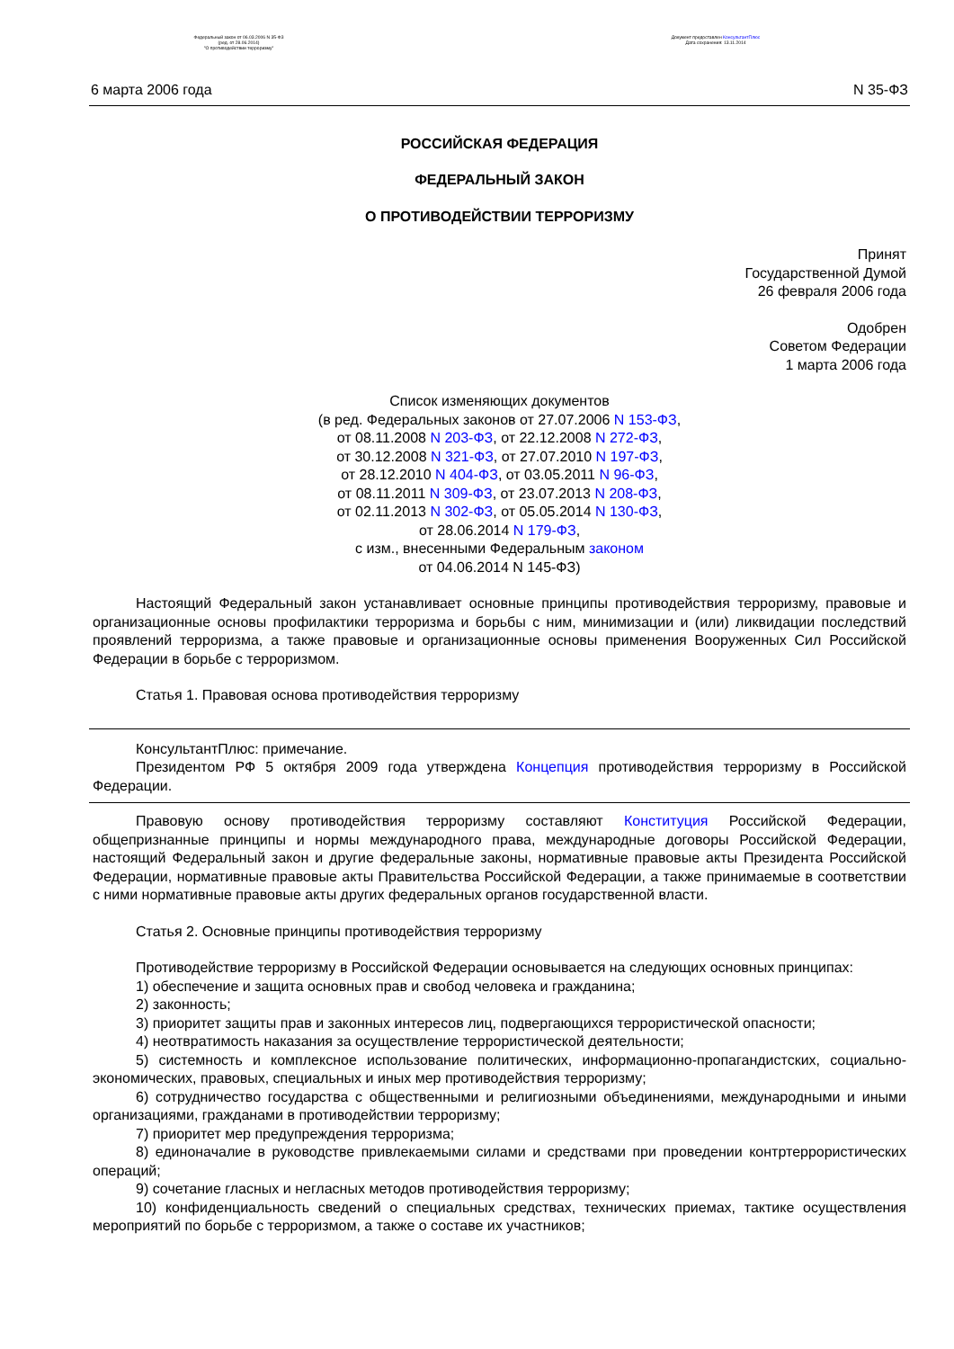Федеральный закон от 06.03.2006 N 35-ФЗ
(ред. от 28.06.2014)
"О противодействии терроризму"
Документ предоставлен КонсультантПлюс
Дата сохранения: 13.11.2014
6 марта 2006 года N 35-ФЗ
РОССИЙСКАЯ ФЕДЕРАЦИЯ
ФЕДЕРАЛЬНЫЙ ЗАКОН
О ПРОТИВОДЕЙСТВИИ ТЕРРОРИЗМУ
Принят
Государственной Думой
26 февраля 2006 года
Одобрен
Советом Федерации
1 марта 2006 года
Список изменяющих документов
(в ред. Федеральных законов от 27.07.2006 N 153-ФЗ,
от 08.11.2008 N 203-ФЗ, от 22.12.2008 N 272-ФЗ,
от 30.12.2008 N 321-ФЗ, от 27.07.2010 N 197-ФЗ,
от 28.12.2010 N 404-ФЗ, от 03.05.2011 N 96-ФЗ,
от 08.11.2011 N 309-ФЗ, от 23.07.2013 N 208-ФЗ,
от 02.11.2013 N 302-ФЗ, от 05.05.2014 N 130-ФЗ,
от 28.06.2014 N 179-ФЗ,
с изм., внесенными Федеральным законом
от 04.06.2014 N 145-ФЗ)
Настоящий Федеральный закон устанавливает основные принципы противодействия терроризму, правовые и организационные основы профилактики терроризма и борьбы с ним, минимизации и (или) ликвидации последствий проявлений терроризма, а также правовые и организационные основы применения Вооруженных Сил Российской Федерации в борьбе с терроризмом.
Статья 1. Правовая основа противодействия терроризму
КонсультантПлюс: примечание.
Президентом РФ 5 октября 2009 года утверждена Концепция противодействия терроризму в Российской Федерации.
Правовую основу противодействия терроризму составляют Конституция Российской Федерации, общепризнанные принципы и нормы международного права, международные договоры Российской Федерации, настоящий Федеральный закон и другие федеральные законы, нормативные правовые акты Президента Российской Федерации, нормативные правовые акты Правительства Российской Федерации, а также принимаемые в соответствии с ними нормативные правовые акты других федеральных органов государственной власти.
Статья 2. Основные принципы противодействия терроризму
Противодействие терроризму в Российской Федерации основывается на следующих основных принципах:
1) обеспечение и защита основных прав и свобод человека и гражданина;
2) законность;
3) приоритет защиты прав и законных интересов лиц, подвергающихся террористической опасности;
4) неотвратимость наказания за осуществление террористической деятельности;
5) системность и комплексное использование политических, информационно-пропагандистских, социально-экономических, правовых, специальных и иных мер противодействия терроризму;
6) сотрудничество государства с общественными и религиозными объединениями, международными и иными организациями, гражданами в противодействии терроризму;
7) приоритет мер предупреждения терроризма;
8) единоначалие в руководстве привлекаемыми силами и средствами при проведении контртеррористических операций;
9) сочетание гласных и негласных методов противодействия терроризму;
10) конфиденциальность сведений о специальных средствах, технических приемах, тактике осуществления мероприятий по борьбе с терроризмом, а также о составе их участников;